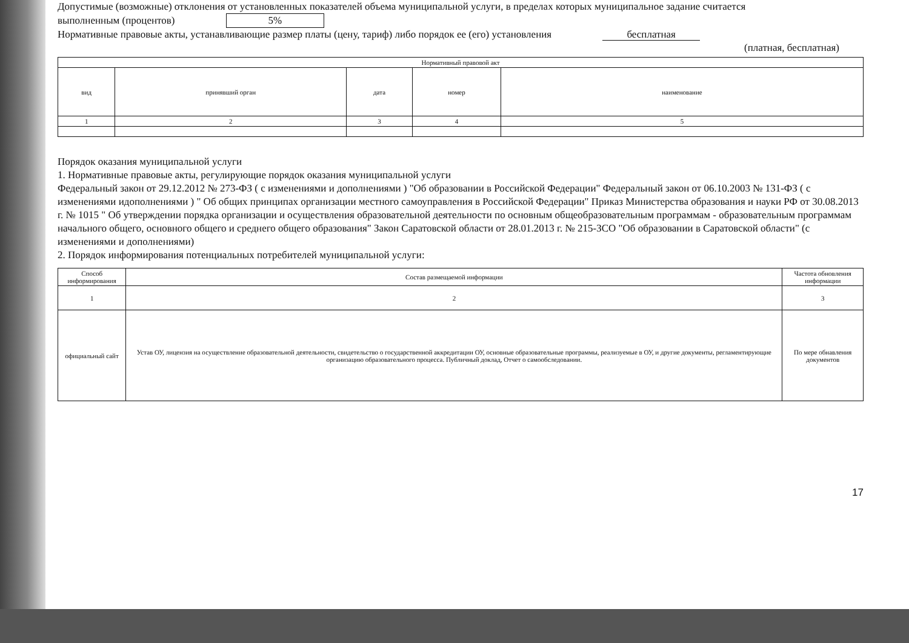Допустимые (возможные) отклонения от установленных показателей объема муниципальной услуги, в пределах которых муниципальное задание считается
выполненным (процентов) 5%
Нормативные правовые акты, устанавливающие размер платы (цену, тариф) либо порядок ее (его) установления бесплатная
(платная, бесплатная)
| Нормативный правовой акт | | | | |
| --- | --- | --- | --- | --- |
| вид | принявший орган | дата | номер | наименование |
| 1 | 2 | 3 | 4 | 5 |
Порядок оказания муниципальной услуги
1. Нормативные правовые акты, регулирующие порядок оказания муниципальной услуги
Федеральный закон от 29.12.2012 № 273-ФЗ ( с изменениями и дополнениями ) "Об образовании в Российской Федерации" Федеральный закон от 06.10.2003 № 131-ФЗ ( с изменениями идополнениями ) " Об общих принципах организации местного самоуправления в Российской Федерации" Приказ Министерства образования и науки РФ от 30.08.2013 г. № 1015 " Об утверждении порядка организации и осуществления образовательной деятельности по основным общеобразовательным программам - образовательным программам начального общего, основного общего и среднего общего образования" Закон Саратовской области от 28.01.2013 г. № 215-ЗСО "Об образовании в Саратовской области" (с изменениями и дополнениями)
2. Порядок информирования потенциальных потребителей муниципальной услуги:
| Способ информирования | Состав размещаемой информации | Частота обновления информации |
| --- | --- | --- |
| 1 | 2 | 3 |
| официальный сайт | Устав ОУ, лицензия на осуществление образовательной деятельности, свидетельство о государственной аккредитации ОУ, основные образовательные программы, реализуемые в ОУ, и другие документы, регламентирующие организацию образовательного процесса. Публичный доклад, Отчет о самообследовании. | По мере обнавления документов |
17